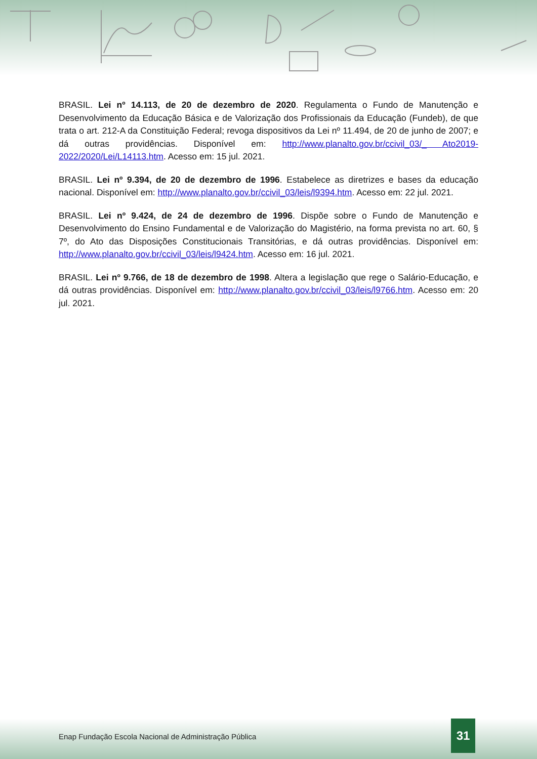BRASIL. Lei nº 14.113, de 20 de dezembro de 2020. Regulamenta o Fundo de Manutenção e Desenvolvimento da Educação Básica e de Valorização dos Profissionais da Educação (Fundeb), de que trata o art. 212-A da Constituição Federal; revoga dispositivos da Lei nº 11.494, de 20 de junho de 2007; e dá outras providências. Disponível em: http://www.planalto.gov.br/ccivil_03/_ Ato2019-2022/2020/Lei/L14113.htm. Acesso em: 15 jul. 2021.
BRASIL. Lei nº 9.394, de 20 de dezembro de 1996. Estabelece as diretrizes e bases da educação nacional. Disponível em: http://www.planalto.gov.br/ccivil_03/leis/l9394.htm. Acesso em: 22 jul. 2021.
BRASIL. Lei nº 9.424, de 24 de dezembro de 1996. Dispõe sobre o Fundo de Manutenção e Desenvolvimento do Ensino Fundamental e de Valorização do Magistério, na forma prevista no art. 60, § 7º, do Ato das Disposições Constitucionais Transitórias, e dá outras providências. Disponível em: http://www.planalto.gov.br/ccivil_03/leis/l9424.htm. Acesso em: 16 jul. 2021.
BRASIL. Lei nº 9.766, de 18 de dezembro de 1998. Altera a legislação que rege o Salário-Educação, e dá outras providências. Disponível em: http://www.planalto.gov.br/ccivil_03/leis/l9766.htm. Acesso em: 20 jul. 2021.
Enap Fundação Escola Nacional de Administração Pública
31